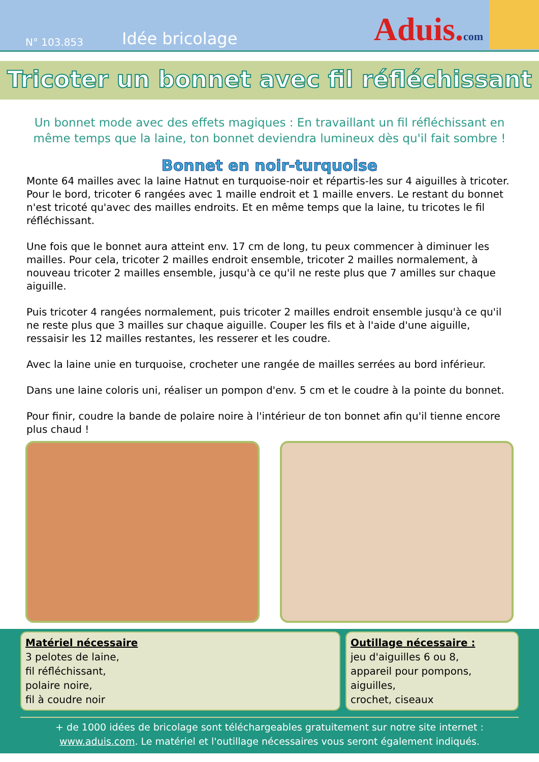N° 103.853
Idée bricolage
Aduis.com
Tricoter un bonnet avec fil réfléchissant
Un bonnet mode avec des effets magiques : En travaillant un fil réfléchissant en même temps que la laine, ton bonnet deviendra lumineux dès qu'il fait sombre !
Bonnet en noir-turquoise
Monte 64 mailles avec la laine Hatnut en turquoise-noir et répartis-les sur 4 aiguilles à tricoter. Pour le bord, tricoter 6 rangées avec 1 maille endroit et 1 maille envers. Le restant du bonnet n'est tricoté qu'avec des mailles endroits. Et en même temps que la laine, tu tricotes le fil réfléchissant.
Une fois que le bonnet aura atteint env. 17 cm de long, tu peux commencer à diminuer les mailles. Pour cela, tricoter 2 mailles endroit ensemble, tricoter 2 mailles normalement, à nouveau tricoter 2 mailles ensemble, jusqu'à ce qu'il ne reste plus que 7 amilles sur chaque aiguille.
Puis tricoter 4 rangées normalement, puis tricoter 2 mailles endroit ensemble jusqu'à ce qu'il ne reste plus que 3 mailles sur chaque aiguille. Couper les fils et à l'aide d'une aiguille, ressaisir les 12 mailles restantes, les resserer et les coudre.
Avec la laine unie en turquoise, crocheter une rangée de mailles serrées au bord inférieur.
Dans une laine coloris uni, réaliser un pompon d'env. 5 cm et le coudre à la pointe du bonnet.
Pour finir, coudre la bande de polaire noire à l'intérieur de ton bonnet afin qu'il tienne encore plus chaud !
Matériel nécessaire
3 pelotes de laine,
fil réfléchissant,
polaire noire,
fil à coudre noir
Outillage nécessaire :
jeu d'aiguilles 6 ou 8,
appareil pour pompons,
aiguilles,
crochet, ciseaux
+ de 1000 idées de bricolage sont téléchargeables gratuitement sur notre site internet :
www.aduis.com. Le matériel et l'outillage nécessaires vous seront également indiqués.